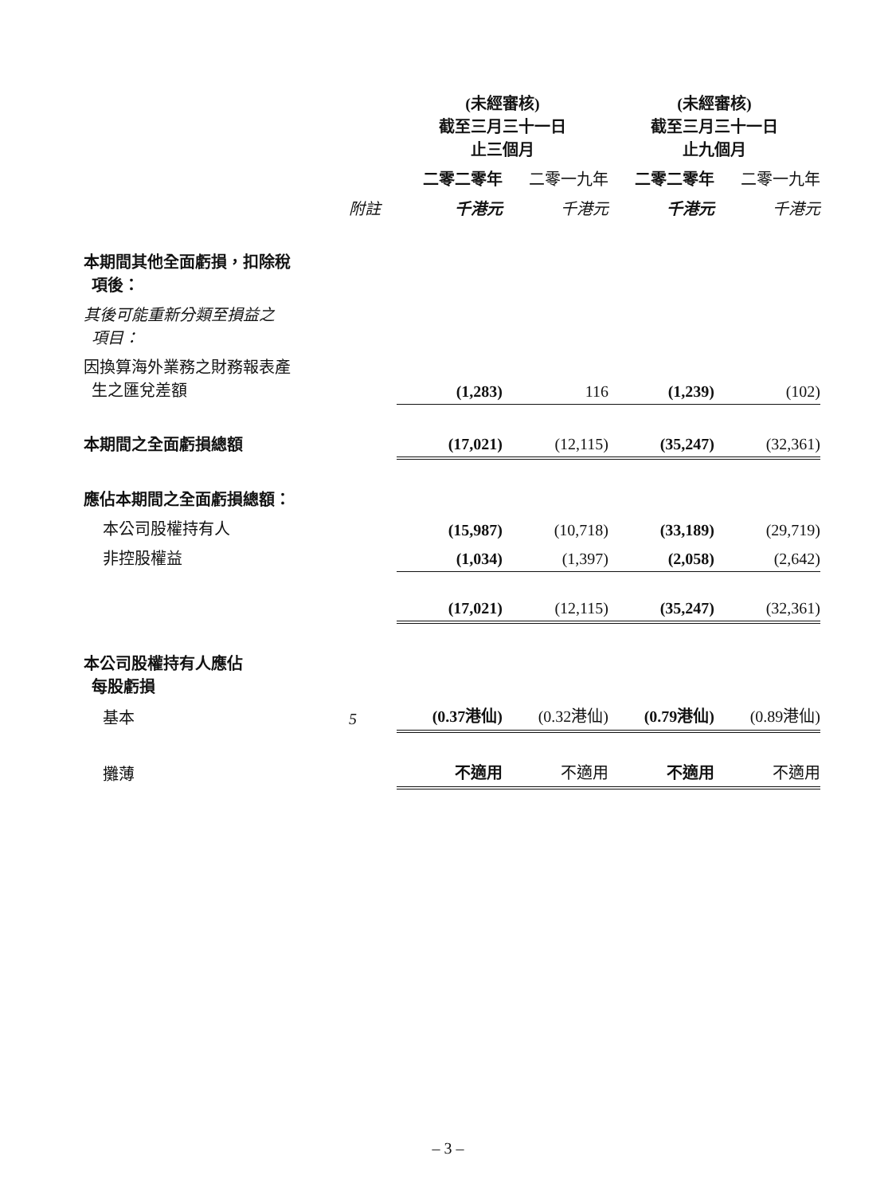| | | (未經審核) 截至三月三十一日 止三個月 | | (未經審核) 截至三月三十一日 止九個月 | |
| | | 二零二零年 | 二零一九年 | 二零二零年 | 二零一九年 |
| | 附註 | 千港元 | 千港元 | 千港元 | 千港元 |
| 本期間其他全面虧損，扣除稅 項後： | | | | | |
| 其後可能重新分類至損益之 項目： | | | | | |
| 因換算海外業務之財務報表產 生之匯兌差額 | | (1,283) | 116 | (1,239) | (102) |
| 本期間之全面虧損總額 | | (17,021) | (12,115) | (35,247) | (32,361) |
| 應佔本期間之全面虧損總額： | | | | | |
| 本公司股權持有人 | | (15,987) | (10,718) | (33,189) | (29,719) |
| 非控股權益 | | (1,034) | (1,397) | (2,058) | (2,642) |
| | | (17,021) | (12,115) | (35,247) | (32,361) |
| 本公司股權持有人應佔 每股虧損 | | | | | |
| 基本 | 5 | (0.37港仙) | (0.32港仙) | (0.79港仙) | (0.89港仙) |
| 攤薄 | | 不適用 | 不適用 | 不適用 | 不適用 |
– 3 –